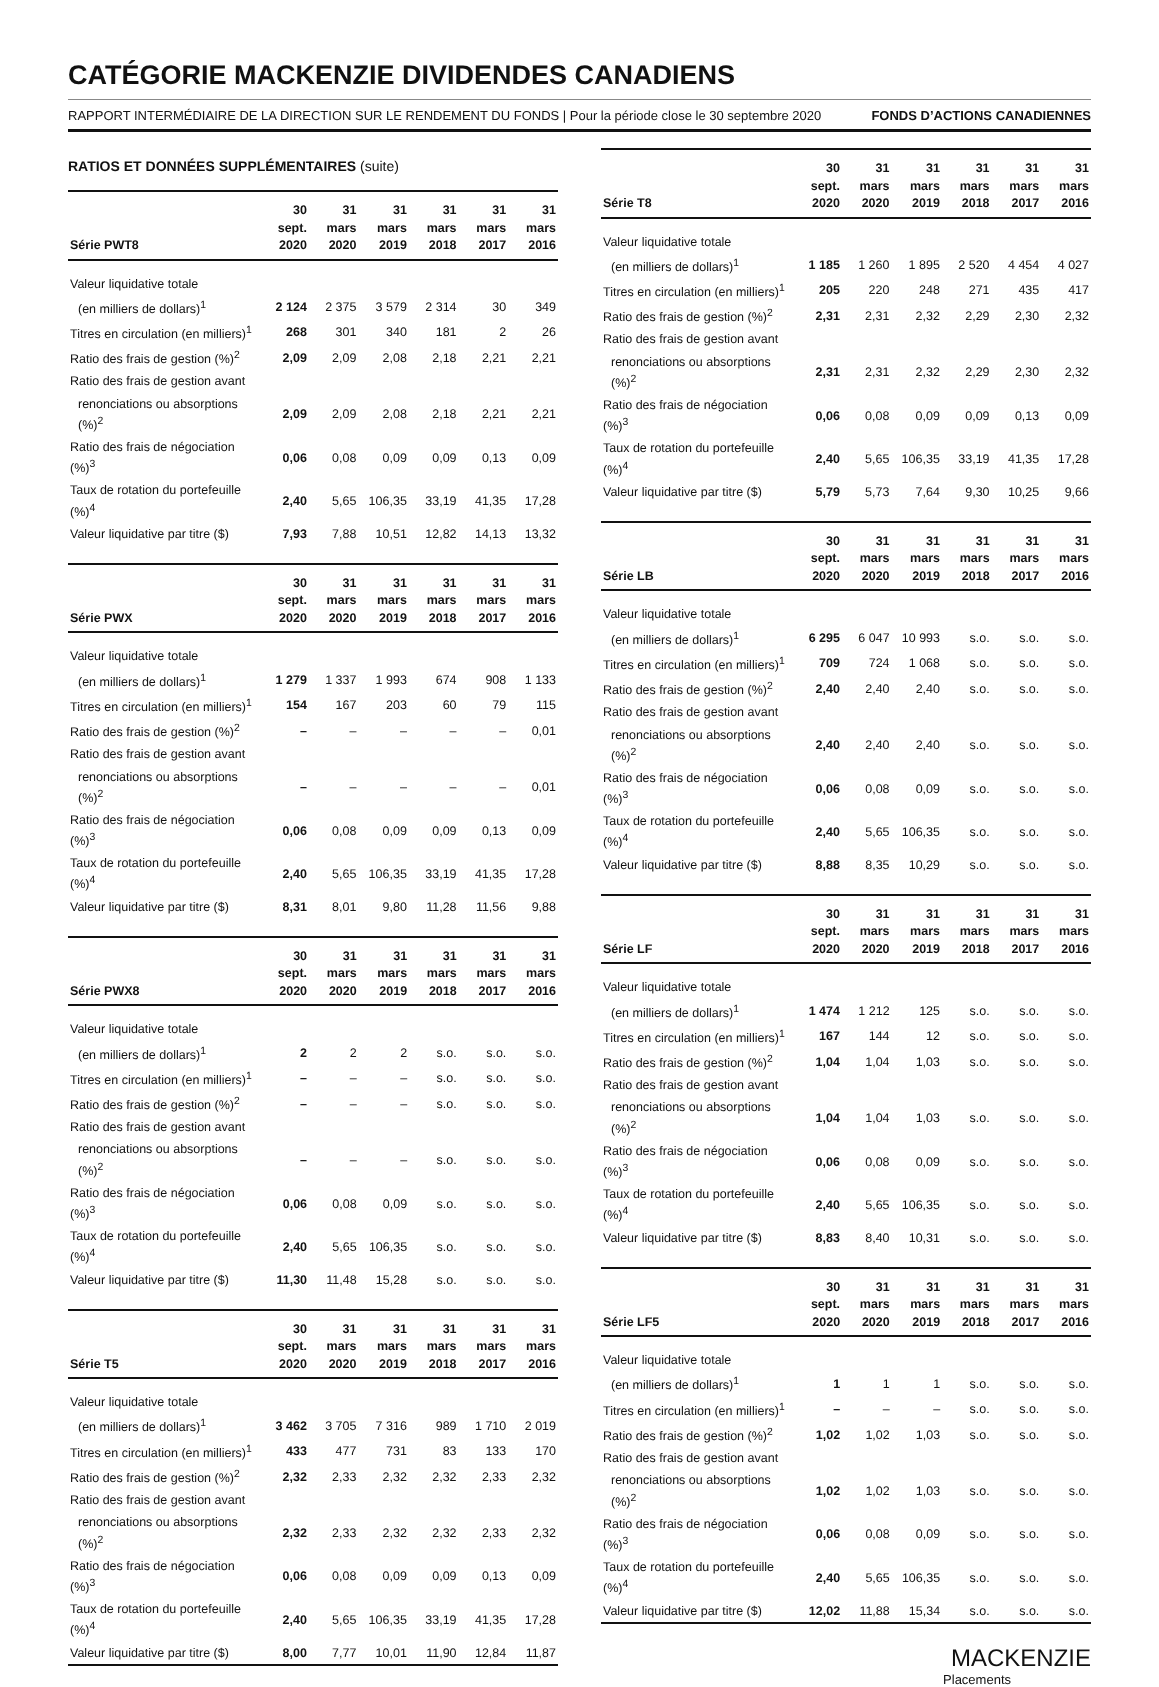CATÉGORIE MACKENZIE DIVIDENDES CANADIENS
RAPPORT INTERMÉDIAIRE DE LA DIRECTION SUR LE RENDEMENT DU FONDS | Pour la période close le 30 septembre 2020 FONDS D’ACTIONS CANADIENNES
RATIOS ET DONNÉES SUPPLÉMENTAIRES (suite)
| Série PWT8 | 30 sept. 2020 | 31 mars 2020 | 31 mars 2019 | 31 mars 2018 | 31 mars 2017 | 31 mars 2016 |
| --- | --- | --- | --- | --- | --- | --- |
| Valeur liquidative totale | | | | | | |
| (en milliers de dollars)<sup>1</sup> | 2 124 | 2 375 | 3 579 | 2 314 | 30 | 349 |
| Titres en circulation (en milliers)<sup>1</sup> | 268 | 301 | 340 | 181 | 2 | 26 |
| Ratio des frais de gestion (%)<sup>2</sup> | 2,09 | 2,09 | 2,08 | 2,18 | 2,21 | 2,21 |
| Ratio des frais de gestion avant | | | | | | |
| renonciations ou absorptions (%)<sup>2</sup> | 2,09 | 2,09 | 2,08 | 2,18 | 2,21 | 2,21 |
| Ratio des frais de négociation (%)<sup>3</sup> | 0,06 | 0,08 | 0,09 | 0,09 | 0,13 | 0,09 |
| Taux de rotation du portefeuille (%)<sup>4</sup> | 2,40 | 5,65 | 106,35 | 33,19 | 41,35 | 17,28 |
| Valeur liquidative par titre ($) | 7,93 | 7,88 | 10,51 | 12,82 | 14,13 | 13,32 |
| Série PWX | 30 sept. 2020 | 31 mars 2020 | 31 mars 2019 | 31 mars 2018 | 31 mars 2017 | 31 mars 2016 |
| --- | --- | --- | --- | --- | --- | --- |
| Valeur liquidative totale | | | | | | |
| (en milliers de dollars)<sup>1</sup> | 1 279 | 1 337 | 1 993 | 674 | 908 | 1 133 |
| Titres en circulation (en milliers)<sup>1</sup> | 154 | 167 | 203 | 60 | 79 | 115 |
| Ratio des frais de gestion (%)<sup>2</sup> | – | – | – | – | – | 0,01 |
| Ratio des frais de gestion avant | | | | | | |
| renonciations ou absorptions (%)<sup>2</sup> | – | – | – | – | – | 0,01 |
| Ratio des frais de négociation (%)<sup>3</sup> | 0,06 | 0,08 | 0,09 | 0,09 | 0,13 | 0,09 |
| Taux de rotation du portefeuille (%)<sup>4</sup> | 2,40 | 5,65 | 106,35 | 33,19 | 41,35 | 17,28 |
| Valeur liquidative par titre ($) | 8,31 | 8,01 | 9,80 | 11,28 | 11,56 | 9,88 |
| Série PWX8 | 30 sept. 2020 | 31 mars 2020 | 31 mars 2019 | 31 mars 2018 | 31 mars 2017 | 31 mars 2016 |
| --- | --- | --- | --- | --- | --- | --- |
| Valeur liquidative totale | | | | | | |
| (en milliers de dollars)<sup>1</sup> | 2 | 2 | 2 | s.o. | s.o. | s.o. |
| Titres en circulation (en milliers)<sup>1</sup> | – | – | – | s.o. | s.o. | s.o. |
| Ratio des frais de gestion (%)<sup>2</sup> | – | – | – | s.o. | s.o. | s.o. |
| Ratio des frais de gestion avant | | | | | | |
| renonciations ou absorptions (%)<sup>2</sup> | – | – | – | s.o. | s.o. | s.o. |
| Ratio des frais de négociation (%)<sup>3</sup> | 0,06 | 0,08 | 0,09 | s.o. | s.o. | s.o. |
| Taux de rotation du portefeuille (%)<sup>4</sup> | 2,40 | 5,65 | 106,35 | s.o. | s.o. | s.o. |
| Valeur liquidative par titre ($) | 11,30 | 11,48 | 15,28 | s.o. | s.o. | s.o. |
| Série T5 | 30 sept. 2020 | 31 mars 2020 | 31 mars 2019 | 31 mars 2018 | 31 mars 2017 | 31 mars 2016 |
| --- | --- | --- | --- | --- | --- | --- |
| Valeur liquidative totale | | | | | | |
| (en milliers de dollars)<sup>1</sup> | 3 462 | 3 705 | 7 316 | 989 | 1 710 | 2 019 |
| Titres en circulation (en milliers)<sup>1</sup> | 433 | 477 | 731 | 83 | 133 | 170 |
| Ratio des frais de gestion (%)<sup>2</sup> | 2,32 | 2,33 | 2,32 | 2,32 | 2,33 | 2,32 |
| Ratio des frais de gestion avant | | | | | | |
| renonciations ou absorptions (%)<sup>2</sup> | 2,32 | 2,33 | 2,32 | 2,32 | 2,33 | 2,32 |
| Ratio des frais de négociation (%)<sup>3</sup> | 0,06 | 0,08 | 0,09 | 0,09 | 0,13 | 0,09 |
| Taux de rotation du portefeuille (%)<sup>4</sup> | 2,40 | 5,65 | 106,35 | 33,19 | 41,35 | 17,28 |
| Valeur liquidative par titre ($) | 8,00 | 7,77 | 10,01 | 11,90 | 12,84 | 11,87 |
| Série T8 | 30 sept. 2020 | 31 mars 2020 | 31 mars 2019 | 31 mars 2018 | 31 mars 2017 | 31 mars 2016 |
| --- | --- | --- | --- | --- | --- | --- |
| Valeur liquidative totale | | | | | | |
| (en milliers de dollars)<sup>1</sup> | 1 185 | 1 260 | 1 895 | 2 520 | 4 454 | 4 027 |
| Titres en circulation (en milliers)<sup>1</sup> | 205 | 220 | 248 | 271 | 435 | 417 |
| Ratio des frais de gestion (%)<sup>2</sup> | 2,31 | 2,31 | 2,32 | 2,29 | 2,30 | 2,32 |
| Ratio des frais de gestion avant | | | | | | |
| renonciations ou absorptions (%)<sup>2</sup> | 2,31 | 2,31 | 2,32 | 2,29 | 2,30 | 2,32 |
| Ratio des frais de négociation (%)<sup>3</sup> | 0,06 | 0,08 | 0,09 | 0,09 | 0,13 | 0,09 |
| Taux de rotation du portefeuille (%)<sup>4</sup> | 2,40 | 5,65 | 106,35 | 33,19 | 41,35 | 17,28 |
| Valeur liquidative par titre ($) | 5,79 | 5,73 | 7,64 | 9,30 | 10,25 | 9,66 |
| Série LB | 30 sept. 2020 | 31 mars 2020 | 31 mars 2019 | 31 mars 2018 | 31 mars 2017 | 31 mars 2016 |
| --- | --- | --- | --- | --- | --- | --- |
| Valeur liquidative totale | | | | | | |
| (en milliers de dollars)<sup>1</sup> | 6 295 | 6 047 | 10 993 | s.o. | s.o. | s.o. |
| Titres en circulation (en milliers)<sup>1</sup> | 709 | 724 | 1 068 | s.o. | s.o. | s.o. |
| Ratio des frais de gestion (%)<sup>2</sup> | 2,40 | 2,40 | 2,40 | s.o. | s.o. | s.o. |
| Ratio des frais de gestion avant | | | | | | |
| renonciations ou absorptions (%)<sup>2</sup> | 2,40 | 2,40 | 2,40 | s.o. | s.o. | s.o. |
| Ratio des frais de négociation (%)<sup>3</sup> | 0,06 | 0,08 | 0,09 | s.o. | s.o. | s.o. |
| Taux de rotation du portefeuille (%)<sup>4</sup> | 2,40 | 5,65 | 106,35 | s.o. | s.o. | s.o. |
| Valeur liquidative par titre ($) | 8,88 | 8,35 | 10,29 | s.o. | s.o. | s.o. |
| Série LF | 30 sept. 2020 | 31 mars 2020 | 31 mars 2019 | 31 mars 2018 | 31 mars 2017 | 31 mars 2016 |
| --- | --- | --- | --- | --- | --- | --- |
| Valeur liquidative totale | | | | | | |
| (en milliers de dollars)<sup>1</sup> | 1 474 | 1 212 | 125 | s.o. | s.o. | s.o. |
| Titres en circulation (en milliers)<sup>1</sup> | 167 | 144 | 12 | s.o. | s.o. | s.o. |
| Ratio des frais de gestion (%)<sup>2</sup> | 1,04 | 1,04 | 1,03 | s.o. | s.o. | s.o. |
| Ratio des frais de gestion avant | | | | | | |
| renonciations ou absorptions (%)<sup>2</sup> | 1,04 | 1,04 | 1,03 | s.o. | s.o. | s.o. |
| Ratio des frais de négociation (%)<sup>3</sup> | 0,06 | 0,08 | 0,09 | s.o. | s.o. | s.o. |
| Taux de rotation du portefeuille (%)<sup>4</sup> | 2,40 | 5,65 | 106,35 | s.o. | s.o. | s.o. |
| Valeur liquidative par titre ($) | 8,83 | 8,40 | 10,31 | s.o. | s.o. | s.o. |
| Série LF5 | 30 sept. 2020 | 31 mars 2020 | 31 mars 2019 | 31 mars 2018 | 31 mars 2017 | 31 mars 2016 |
| --- | --- | --- | --- | --- | --- | --- |
| Valeur liquidative totale | | | | | | |
| (en milliers de dollars)<sup>1</sup> | 1 | 1 | 1 | s.o. | s.o. | s.o. |
| Titres en circulation (en milliers)<sup>1</sup> | – | – | – | s.o. | s.o. | s.o. |
| Ratio des frais de gestion (%)<sup>2</sup> | 1,02 | 1,02 | 1,03 | s.o. | s.o. | s.o. |
| Ratio des frais de gestion avant | | | | | | |
| renonciations ou absorptions (%)<sup>2</sup> | 1,02 | 1,02 | 1,03 | s.o. | s.o. | s.o. |
| Ratio des frais de négociation (%)<sup>3</sup> | 0,06 | 0,08 | 0,09 | s.o. | s.o. | s.o. |
| Taux de rotation du portefeuille (%)<sup>4</sup> | 2,40 | 5,65 | 106,35 | s.o. | s.o. | s.o. |
| Valeur liquidative par titre ($) | 12,02 | 11,88 | 15,34 | s.o. | s.o. | s.o. |
MACKENZIE
Placements